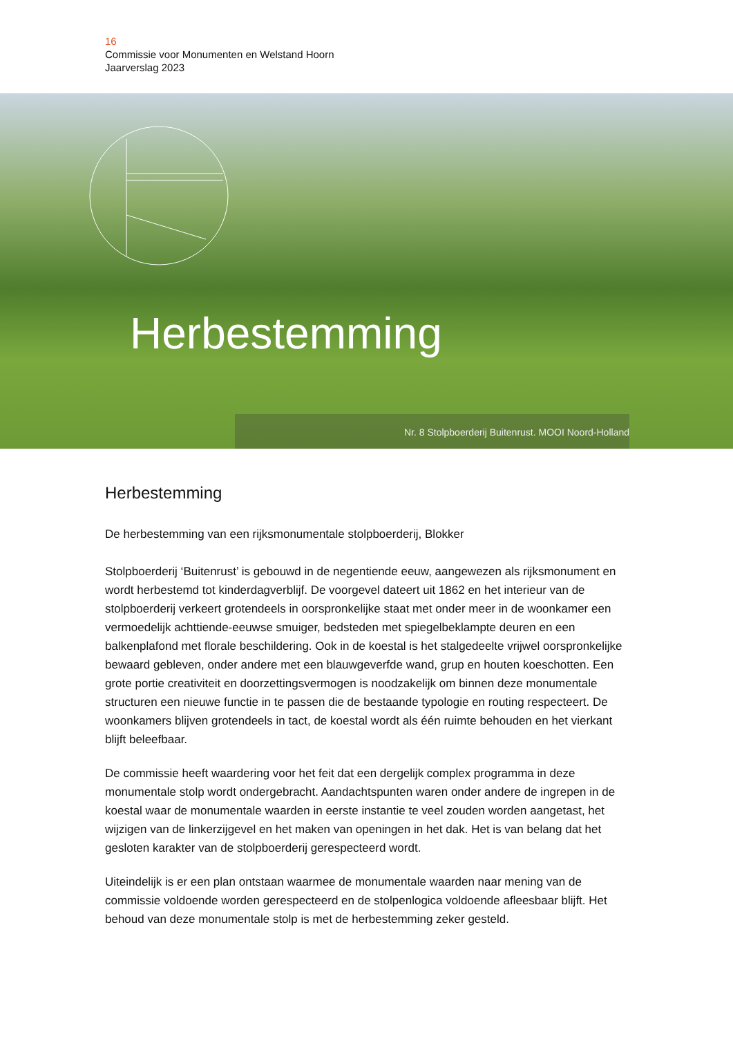16
Commissie voor Monumenten en Welstand Hoorn
Jaarverslag 2023
Herbestemming
Nr. 8 Stolpboerderij Buitenrust. MOOI Noord-Holland
Herbestemming
De herbestemming van een rijksmonumentale stolpboerderij, Blokker
Stolpboerderij ‘Buitenrust’ is gebouwd in de negentiende eeuw, aangewezen als rijksmonument en wordt herbestemd tot kinderdagverblijf. De voorgevel dateert uit 1862 en het interieur van de stolpboerderij verkeert grotendeels in oorspronkelijke staat met onder meer in de woonkamer een vermoedelijk achttiende-eeuwse smuiger, bedsteden met spiegelbeklampte deuren en een balkenplafond met florale beschildering. Ook in de koestal is het stalgedeelte vrijwel oorspronkelijke bewaard gebleven, onder andere met een blauwgeverfde wand, grup en houten koeschotten. Een grote portie creativiteit en doorzettingsvermogen is noodzakelijk om binnen deze monumentale structuren een nieuwe functie in te passen die de bestaande typologie en routing respecteert. De woonkamers blijven grotendeels in tact, de koestal wordt als één ruimte behouden en het vierkant blijft beleefbaar.
De commissie heeft waardering voor het feit dat een dergelijk complex programma in deze monumentale stolp wordt ondergebracht. Aandachtspunten waren onder andere de ingrepen in de koestal waar de monumentale waarden in eerste instantie te veel zouden worden aangetast, het wijzigen van de linkerzijgevel en het maken van openingen in het dak. Het is van belang dat het gesloten karakter van de stolpboerderij gerespecteerd wordt.
Uiteindelijk is er een plan ontstaan waarmee de monumentale waarden naar mening van de commissie voldoende worden gerespecteerd en de stolpenlogica voldoende afleesbaar blijft. Het behoud van deze monumentale stolp is met de herbestemming zeker gesteld.